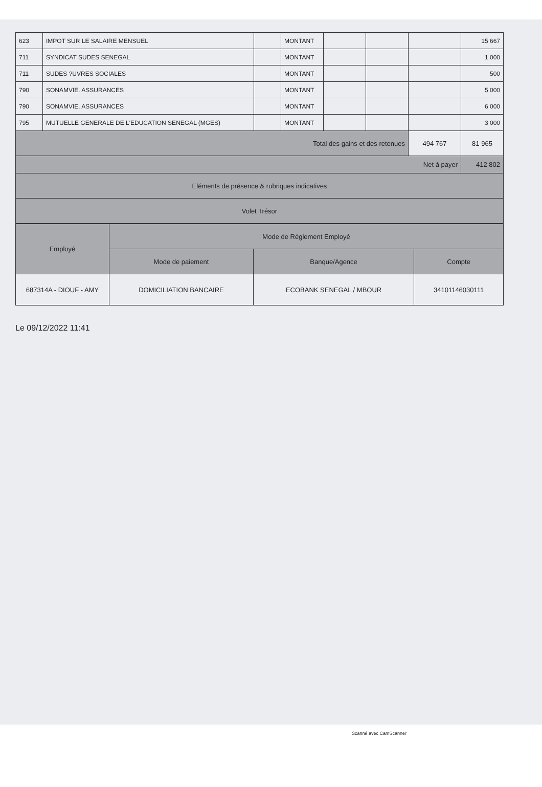| 623 | IMPOT SUR LE SALAIRE MENSUEL | | MONTANT | | | | 15 667 |
| 711 | SYNDICAT SUDES SENEGAL | | MONTANT | | | | 1 000 |
| 711 | SUDES ?UVRES SOCIALES | | MONTANT | | | | 500 |
| 790 | SONAMVIE. ASSURANCES | | MONTANT | | | | 5 000 |
| 790 | SONAMVIE. ASSURANCES | | MONTANT | | | | 6 000 |
| 795 | MUTUELLE GENERALE DE L'EDUCATION SENEGAL (MGES) | | MONTANT | | | | 3 000 |
| Total des gains et des retenues | | | | | | 494 767 | 81 965 |
| Net à payer | | | | | | | 412 802 |
| Eléments de présence & rubriques indicatives | | | | | | | |
| Volet Trésor | | | | | | | |
| Employé | Mode de Réglement Employé | | |
| | Mode de paiement | Banque/Agence | Compte |
| 687314A - DIOUF - AMY | DOMICILIATION BANCAIRE | ECOBANK SENEGAL / MBOUR | 34101146030111 |
Le 09/12/2022 11:41
Scanné avec CamScanner